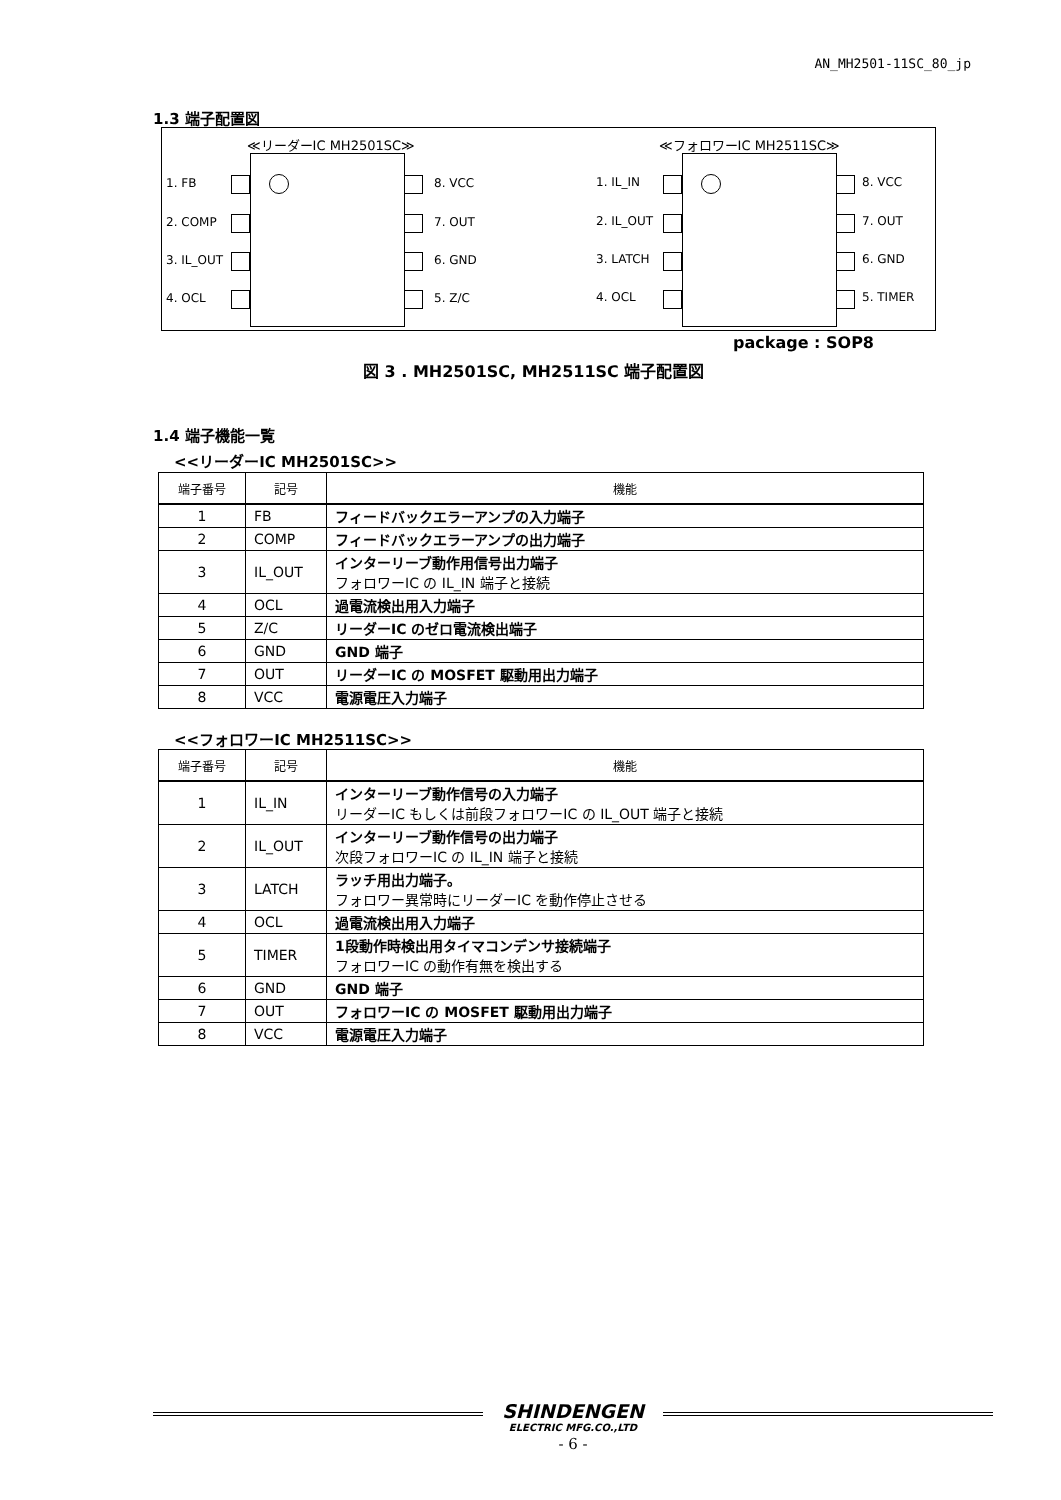AN_MH2501-11SC_80_jp
1.3 端子配置図
≪リーダーIC MH2501SC≫ ≪フォロワーIC MH2511SC≫
1. FB
2. COMP
3. IL_OUT
4. OCL
8. VCC
7. OUT
6. GND
5. Z/C
1. IL_IN
2. IL_OUT
3. LATCH
4. OCL
8. VCC
7. OUT
6. GND
5. TIMER
package : SOP8
図 3 . MH2501SC, MH2511SC 端子配置図
1.4 端子機能一覧
<<リーダーIC MH2501SC>>
| 端子番号 | 記号 | 機能 |
| --- | --- | --- |
| 1 | FB | フィードバックエラーアンプの入力端子 |
| 2 | COMP | フィードバックエラーアンプの出力端子 |
| 3 | IL_OUT | インターリーブ動作用信号出力端子 フォロワーIC の IL_IN 端子と接続 |
| 4 | OCL | 過電流検出用入力端子 |
| 5 | Z/C | リーダーIC のゼロ電流検出端子 |
| 6 | GND | GND 端子 |
| 7 | OUT | リーダーIC の MOSFET 駆動用出力端子 |
| 8 | VCC | 電源電圧入力端子 |
<<フォロワーIC MH2511SC>>
| 端子番号 | 記号 | 機能 |
| --- | --- | --- |
| 1 | IL_IN | インターリーブ動作信号の入力端子 リーダーIC もしくは前段フォロワーIC の IL_OUT 端子と接続 |
| 2 | IL_OUT | インターリーブ動作信号の出力端子 次段フォロワーIC の IL_IN 端子と接続 |
| 3 | LATCH | ラッチ用出力端子。 フォロワー異常時にリーダーIC を動作停止させる |
| 4 | OCL | 過電流検出用入力端子 |
| 5 | TIMER | 1段動作時検出用タイマコンデンサ接続端子 フォロワーIC の動作有無を検出する |
| 6 | GND | GND 端子 |
| 7 | OUT | フォロワーIC の MOSFET 駆動用出力端子 |
| 8 | VCC | 電源電圧入力端子 |
SHINDENGEN
ELECTRIC MFG.CO.,LTD
- 6 -